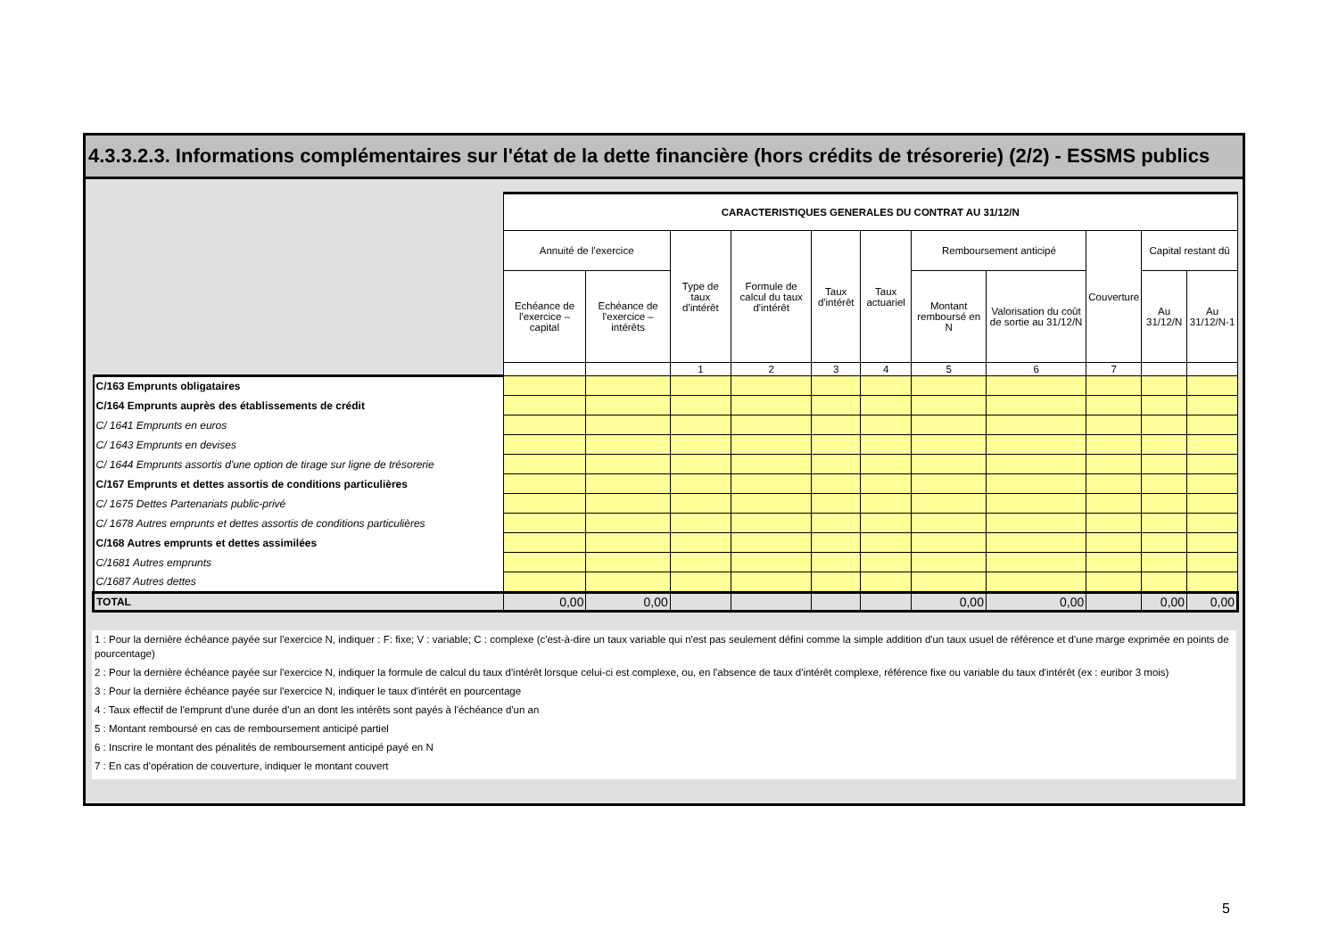4.3.3.2.3. Informations complémentaires sur l'état de la dette financière (hors crédits de trésorerie) (2/2) - ESSMS publics
| | CARACTERISTIQUES GENERALES DU CONTRAT AU 31/12/N | | | | | | | | | | |
| | Annuité de l'exercice | | Type de taux d'intérêt | Formule de calcul du taux d'intérêt | Taux d'intérêt | Taux actuariel | Remboursement anticipé | | Couverture | Capital restant dû | |
| | Echéance de l'exercice – capital | Echéance de l'exercice – intérêts | | | | | Montant remboursé en N | Valorisation du coût de sortie au 31/12/N | | Au 31/12/N | Au 31/12/N-1 |
| | | | 1 | 2 | 3 | 4 | 5 | 6 | 7 | | |
| C/163 Emprunts obligataires | | | | | | | | | | | |
| C/164 Emprunts auprès des établissements de crédit | | | | | | | | | | | |
| C/ 1641 Emprunts en euros | | | | | | | | | | | |
| C/ 1643 Emprunts en devises | | | | | | | | | | | |
| C/ 1644 Emprunts assortis d'une option de tirage sur ligne de trésorerie | | | | | | | | | | | |
| C/167 Emprunts et dettes assortis de conditions particulières | | | | | | | | | | | |
| C/ 1675 Dettes Partenariats public-privé | | | | | | | | | | | |
| C/ 1678 Autres emprunts et dettes assortis de conditions particulières | | | | | | | | | | | |
| C/168 Autres emprunts et dettes assimilées | | | | | | | | | | | |
| C/1681 Autres emprunts | | | | | | | | | | | |
| C/1687 Autres dettes | | | | | | | | | | | |
| TOTAL | 0,00 | 0,00 | | | | | 0,00 | 0,00 | | 0,00 | 0,00 |
1 : Pour la dernière échéance payée sur l'exercice N, indiquer : F: fixe; V : variable; C : complexe (c'est-à-dire un taux variable qui n'est pas seulement défini comme la simple addition d'un taux usuel de référence et d'une marge exprimée en points de pourcentage)
2 : Pour la dernière échéance payée sur l'exercice N, indiquer la formule de calcul du taux d'intérêt lorsque celui-ci est complexe, ou, en l'absence de taux d'intérêt complexe, référence fixe ou variable du taux d'intérêt (ex : euribor 3 mois)
3 : Pour la dernière échéance payée sur l'exercice N, indiquer le taux d'intérêt en pourcentage
4 : Taux effectif de l'emprunt d'une durée d'un an dont les intérêts sont payés à l'échéance d'un an
5 : Montant remboursé en cas de remboursement anticipé partiel
6 : Inscrire le montant des pénalités de remboursement anticipé payé en N
7 : En cas d'opération de couverture, indiquer le montant couvert
5